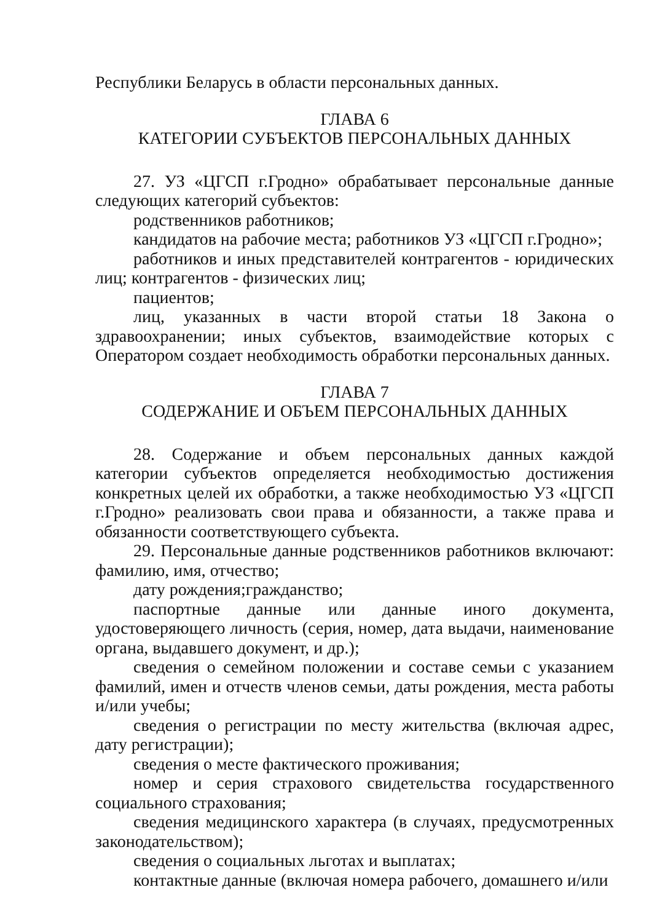Республики Беларусь в области персональных данных.
ГЛАВА 6
КАТЕГОРИИ СУБЪЕКТОВ ПЕРСОНАЛЬНЫХ ДАННЫХ
27. УЗ «ЦГСП г.Гродно» обрабатывает персональные данные следующих категорий субъектов:
родственников работников;
кандидатов на рабочие места; работников УЗ «ЦГСП г.Гродно»;
работников и иных представителей контрагентов - юридических лиц; контрагентов - физических лиц;
пациентов;
лиц, указанных в части второй статьи 18 Закона о здравоохранении; иных субъектов, взаимодействие которых с Оператором создает необходимость обработки персональных данных.
ГЛАВА 7
СОДЕРЖАНИЕ И ОБЪЕМ ПЕРСОНАЛЬНЫХ ДАННЫХ
28. Содержание и объем персональных данных каждой категории субъектов определяется необходимостью достижения конкретных целей их обработки, а также необходимостью УЗ «ЦГСП г.Гродно» реализовать свои права и обязанности, а также права и обязанности соответствующего субъекта.
29. Персональные данные родственников работников включают: фамилию, имя, отчество;
дату рождения;гражданство;
паспортные данные или данные иного документа, удостоверяющего личность (серия, номер, дата выдачи, наименование органа, выдавшего документ, и др.);
сведения о семейном положении и составе семьи с указанием фамилий, имен и отчеств членов семьи, даты рождения, места работы и/или учебы;
сведения о регистрации по месту жительства (включая адрес, дату регистрации);
сведения о месте фактического проживания;
номер и серия страхового свидетельства государственного социального страхования;
сведения медицинского характера (в случаях, предусмотренных законодательством);
сведения о социальных льготах и выплатах;
контактные данные (включая номера рабочего, домашнего и/или